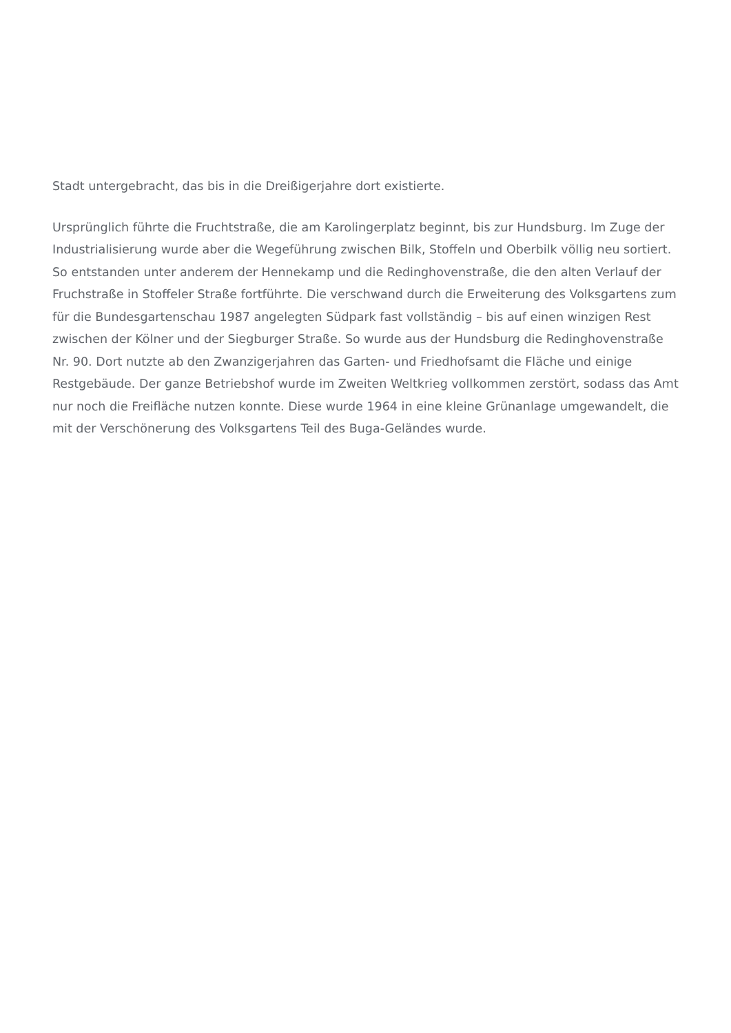Stadt untergebracht, das bis in die Dreißigerjahre dort existierte.
Ursprünglich führte die Fruchtstraße, die am Karolingerplatz beginnt, bis zur Hundsburg. Im Zuge der Industrialisierung wurde aber die Wegeführung zwischen Bilk, Stoffeln und Oberbilk völlig neu sortiert. So entstanden unter anderem der Hennekamp und die Redinghovenstraße, die den alten Verlauf der Fruchstraße in Stoffeler Straße fortführte. Die verschwand durch die Erweiterung des Volksgartens zum für die Bundesgartenschau 1987 angelegten Südpark fast vollständig – bis auf einen winzigen Rest zwischen der Kölner und der Siegburger Straße. So wurde aus der Hundsburg die Redinghovenstraße Nr. 90. Dort nutzte ab den Zwanzigerjahren das Garten- und Friedhofsamt die Fläche und einige Restgebäude. Der ganze Betriebshof wurde im Zweiten Weltkrieg vollkommen zerstört, sodass das Amt nur noch die Freifläche nutzen konnte. Diese wurde 1964 in eine kleine Grünanlage umgewandelt, die mit der Verschönerung des Volksgartens Teil des Buga-Geländes wurde.